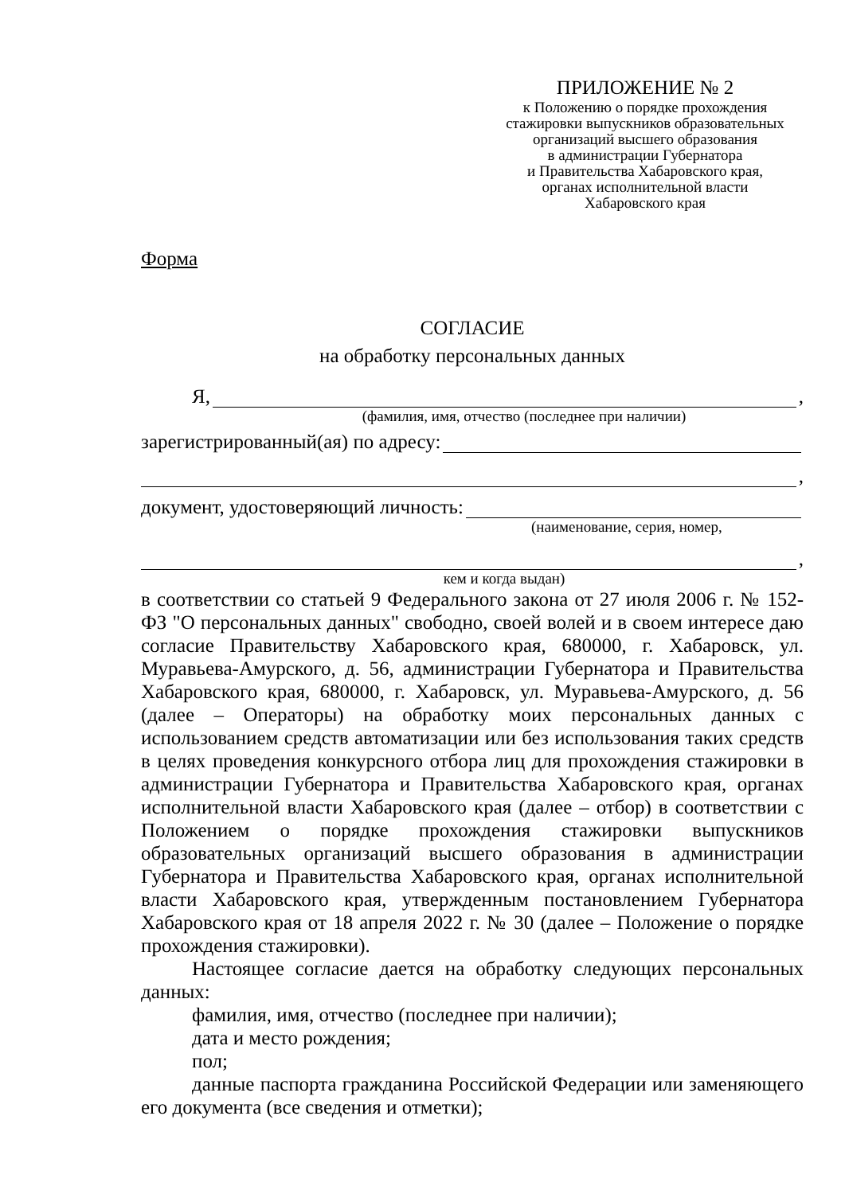ПРИЛОЖЕНИЕ № 2
к Положению о порядке прохождения
стажировки выпускников образовательных
организаций высшего образования
в администрации Губернатора
и Правительства Хабаровского края,
органах исполнительной власти
Хабаровского края
Форма
СОГЛАСИЕ
на обработку персональных данных
Я, ,
(фамилия, имя, отчество (последнее при наличии)
зарегистрированный(ая) по адресу:
,
документ, удостоверяющий личность:
(наименование, серия, номер,
,
кем и когда выдан)
в соответствии со статьей 9 Федерального закона от 27 июля 2006 г. № 152-ФЗ "О персональных данных" свободно, своей волей и в своем интересе даю согласие Правительству Хабаровского края, 680000, г. Хабаровск, ул. Муравьева-Амурского, д. 56, администрации Губернатора и Правительства Хабаровского края, 680000, г. Хабаровск, ул. Муравьева-Амурского, д. 56 (далее – Операторы) на обработку моих персональных данных с использованием средств автоматизации или без использования таких средств в целях проведения конкурсного отбора лиц для прохождения стажировки в администрации Губернатора и Правительства Хабаровского края, органах исполнительной власти Хабаровского края (далее – отбор) в соответствии с Положением о порядке прохождения стажировки выпускников образовательных организаций высшего образования в администрации Губернатора и Правительства Хабаровского края, органах исполнительной власти Хабаровского края, утвержденным постановлением Губернатора Хабаровского края от 18 апреля 2022 г. № 30 (далее – Положение о порядке прохождения стажировки).
Настоящее согласие дается на обработку следующих персональных данных:
фамилия, имя, отчество (последнее при наличии);
дата и место рождения;
пол;
данные паспорта гражданина Российской Федерации или заменяющего его документа (все сведения и отметки);